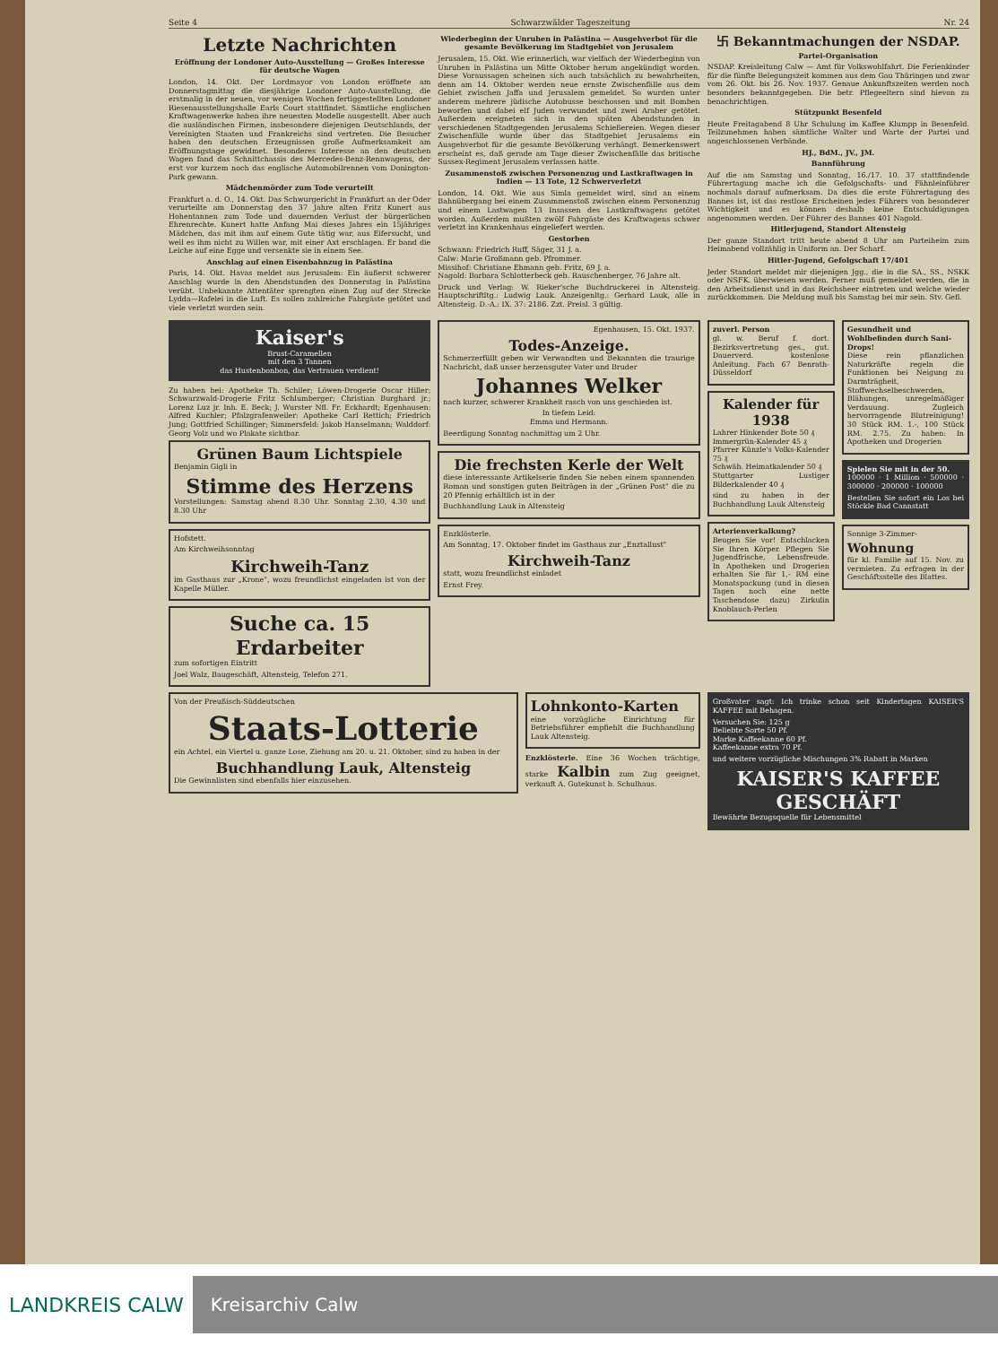Seite 4 Schwarzwälder Tageszeitung Nr. 24
Letzte Nachrichten
Eröffnung der Londoner Auto-Ausstellung — Großes Interesse für deutsche Wagen
London, 14. Okt. Der Lordmayor von London eröffnete am Donnerstagmittag die diesjährige Londoner Auto-Ausstellung, die erstmalig in der neuen, vor wenigen Wochen fertiggestellten Londoner Riesenausstellungshalle Earls Court stattfindet. Sämtliche englischen Kraftwagenwerke haben ihre neuesten Modelle ausgestellt. Aber auch die ausländischen Firmen, insbesondere diejenigen Deutschlands, der Vereinigten Staaten und Frankreichs sind vertreten. Die Besucher haben den deutschen Erzeugnissen große Aufmerksamkeit am Eröffnungstage gewidmet. Besonderes Interesse an den deutschen Wagen fand das Schnittchassis des Mercedes-Benz-Rennwagens, der erst vor kurzem noch das englische Automobilrennen vom Donington-Park gewann.
Mädchenmörder zum Tode verurteilt
Frankfurt a. d. O., 14. Okt. Das Schwurgericht in Frankfurt an der Oder verurteilte am Donnerstag den 37 Jahre alten Fritz Kunert aus Hohentannen zum Tode und dauernden Verlust der bürgerlichen Ehrenrechte. Kunert hatte Anfang Mai dieses Jahres ein 15jähriges Mädchen, das mit ihm auf einem Gute tätig war, aus Eifersucht, und weil es ihm nicht zu Willen war, mit einer Axt erschlagen. Er band die Leiche auf eine Egge und versenkte sie in einem See.
Anschlag auf einen Eisenbahnzug in Palästina
Paris, 14. Okt. Havas meldet aus Jerusalem: Ein äußerst schwerer Anschlag wurde in den Abendstunden des Donnerstag in Palästina verübt. Unbekannte Attentäter sprengten einen Zug auf der Strecke Lydda—Rafelei in die Luft. Es sollen zahlreiche Fahrgäste getötet und viele verletzt worden sein.
Wiederbeginn der Unruhen in Palästina — Ausgehverbot für die gesamte Bevölkerung im Stadtgebiet von Jerusalem
Jerusalem, 15. Okt. Wie erinnerlich, war vielfach der Wiederbeginn von Unruhen in Palästina um Mitte Oktober herum angekündigt worden. Diese Voraussagen scheinen sich auch tatsächlich zu bewahrheiten, denn am 14. Oktober werden neue ernste Zwischenfälle aus dem Gebiet zwischen Jaffa und Jerusalem gemeldet. So wurden unter anderem mehrere jüdische Autobusse beschossen und mit Bomben beworfen und dabei elf Juden verwundet und zwei Araber getötet. Außerdem ereigneten sich in den späten Abendstunden in verschiedenen Stadtgegenden Jerusalems Schießereien. Wegen dieser Zwischenfälle wurde über das Stadtgebiet Jerusalems ein Ausgehverbot für die gesamte Bevölkerung verhängt. Bemerkenswert erscheint es, daß gerade am Tage dieser Zwischenfälle das britische Sussex-Regiment Jerusalem verlassen hatte.
Zusammenstoß zwischen Personenzug und Lastkraftwagen in Indien — 13 Tote, 12 Schwerverletzt
London, 14. Okt. Wie aus Simla gemeldet wird, sind an einem Bahnübergang bei einem Zusammenstoß zwischen einem Personenzug und einem Lastwagen 13 Insassen des Lastkraftwagens getötet worden. Außerdem mußten zwölf Fahrgäste des Kraftwagens schwer verletzt ins Krankenhaus eingeliefert werden.
Gestorben
Schwann: Friedrich Ruff, Säger, 31 J. a.
Calw: Marie Großmann geb. Pfrommer.
Missihof: Christiane Ehmann geb. Fritz, 69 J. a.
Nagold: Barbara Schlotterbeck geb. Rauschenberger, 76 Jahre alt.
Druck und Verlag: W. Rieker'sche Buchdruckerei in Altensteig. Hauptschriftltg.: Ludwig Lauk. Anzeigenltg.: Gerhard Lauk, alle in Altensteig. D.-A.: IX. 37: 2186. Zzt. Preisl. 3 gültig.
卐 Bekanntmachungen der NSDAP.
Partei-Organisation
NSDAP. Kreisleitung Calw — Amt für Volkswohlfahrt. Die Ferienkinder für die fünfte Belegungszeit kommen aus dem Gau Thüringen und zwar vom 26. Okt. bis 26. Nov. 1937. Genaue Ankunftszeiten werden noch besonders bekanntgegeben. Die betr. Pflegeeltern sind hievon zu benachrichtigen.
Stützpunkt Besenfeld
Heute Freitagabend 8 Uhr Schulung im Kaffee Klumpp in Besenfeld. Teilzunehmen haben sämtliche Walter und Warte der Partei und angeschlossenen Verbände.
HJ., BdM., JV., JM.
Bannführung
Auf die am Samstag und Sonntag, 16./17. 10. 37 stattfindende Führertagung mache ich die Gefolgschafts- und Fähnleinführer nochmals darauf aufmerksam. Da dies die erste Führertagung des Bannes ist, ist das restlose Erscheinen jedes Führers von besonderer Wichtigkeit und es können deshalb keine Entschuldigungen angenommen werden. Der Führer des Bannes 401 Nagold.
Hitlerjugend, Standort Altensteig
Der ganze Standort tritt heute abend 8 Uhr am Parteiheim zum Heimabend vollzählig in Uniform an. Der Scharf.
Hitler-Jugend, Gefolgschaft 17/401
Jeder Standort meldet mir diejenigen Jgg., die in die SA., SS., NSKK oder NSFK. überwiesen werden. Ferner muß gemeldet werden, die in den Arbeitsdienst und in das Reichsheer eintreten und welche wieder zurückkommen. Die Meldung muß bis Samstag bei mir sein. Stv. Gefl.
Kaiser's
Brust-Caramellen
mit den 3 Tannen
das Hustenbonbon, das Vertrauen verdient!
Zu haben bei: Apotheke Th. Schiler; Löwen-Drogerie Oscar Hiller; Schwarzwald-Drogerie Fritz Schlumberger; Christian Burghard jr.; Lorenz Luz jr. Inh. E. Beck; J. Wurster Nfl. Fr. Eckhardt; Egenhausen: Alfred Kuchler; Pfalzgrafenweiler: Apotheke Carl Rettich; Friedrich Jung; Gottfried Schillinger; Simmersfeld: Jakob Hanselmann; Walddorf: Georg Volz und wo Plakate sichtbar.
Grünen Baum Lichtspiele
Benjamin Gigli in
Stimme des Herzens
Vorstellungen: Samstag abend 8.30 Uhr. Sonntag 2.30, 4.30 und 8.30 Uhr
Hofstett.
Am Kirchweihsonntag
Kirchweih-Tanz
im Gasthaus zur „Krone", wozu freundlichst eingeladen ist von der Kapelle Müller.
Suche ca. 15 Erdarbeiter
zum sofortigen Eintritt
Joel Walz, Baugeschäft, Altensteig, Telefon 271.
Egenhausen, 15. Okt. 1937.
Todes-Anzeige.
Schmerzerfüllt geben wir Verwandten und Bekannten die traurige Nachricht, daß unser herzensguter Vater und Bruder
Johannes Welker
nach kurzer, schwerer Krankheit rasch von uns geschieden ist.
In tiefem Leid:
Emma und Hermann.
Beerdigung Sonntag nachmittag um 2 Uhr.
Die frechsten Kerle der Welt
diese interessante Artikelserie finden Sie neben einem spannenden Roman und sonstigen guten Beiträgen in der „Grünen Post" die zu 20 Pfennig erhältlich ist in der
Buchhandlung Lauk in Altensteig
Enzklösterle.
Am Sonntag, 17. Oktober findet im Gasthaus zur „Enztallust"
Kirchweih-Tanz
statt, wozu freundlichst einladet
Ernst Frey.
zuverl. Person
gl. w. Beruf f. dort. Bezirksvertretung ges., gut. Dauerverd. kostenlose Anleitung. Fach 67 Benrath-Düsseldorf
Kalender für 1938
Lahrer Hinkender Bote 50 ₰
Immergrün-Kalender 45 ₰
Pfarrer Künzle's Volks-Kalender 75 ₰
Schwäb. Heimatkalender 50 ₰
Stuttgarter Lustiger Bilderkalender 40 ₰
sind zu haben in der Buchhandlung Lauk Altensteig
Arterienverkalkung?
Beugen Sie vor! Entschlacken Sie Ihren Körper. Pflegen Sie Jugendfrische, Lebensfreude. In Apotheken und Drogerien erhalten Sie für 1,- RM eine Monatspackung (und in diesen Tagen noch eine nette Taschendose dazu) Zirkulin Knoblauch-Perlen
Gesundheit und Wohlbefinden durch Sani-Drops!
Diese rein pflanzlichen Naturkräfte regeln die Funktionen bei Neigung zu Darmträgheit, Stoffwechselbeschwerden, Blähungen, unregelmäßiger Verdauung. Zugleich hervorragende Blutreinigung! 30 Stück RM. 1.-, 100 Stück RM. 2.75. Zu haben: In Apotheken und Drogerien
Spielen Sie mit in der 50.
100000 · 1 Million · 500000 · 300000 · 200000 · 100000
Bestellen Sie sofort ein Los bei Stöckle Bad Cannstatt
Sonnige 3-Zimmer-
Wohnung
für kl. Familie auf 15. Nov. zu vermieten. Zu erfragen in der Geschäftsstelle des Blattes.
Von der Preußisch-Süddeutschen
Staats-Lotterie
ein Achtel, ein Viertel u. ganze Lose, Ziehung am 20. u. 21. Oktober, sind zu haben in der
Buchhandlung Lauk, Altensteig
Die Gewinnlisten sind ebenfalls hier einzusehen.
Lohnkonto-Karten
eine vorzügliche Einrichtung für Betriebsführer empfiehlt die Buchhandlung Lauk Altensteig.
Enzklösterle. Eine 36 Wochen trächtige, starke Kalbin zum Zug geeignet, verkauft A. Gutekunst b. Schulhaus.
Großvater sagt: Ich trinke schon seit Kindertagen KAISER'S KAFFEE mit Behagen.
Versuchen Sie: 125 g
Beliebte Sorte 50 Pf.
Marke Kaffeekanne 60 Pf.
Kaffeekanne extra 70 Pf.
und weitere vorzügliche Mischungen 3% Rabatt in Marken
KAISER'S KAFFEE GESCHÄFT
Bewährte Bezugsquelle für Lebensmittel
LANDKREIS CALW Kreisarchiv Calw